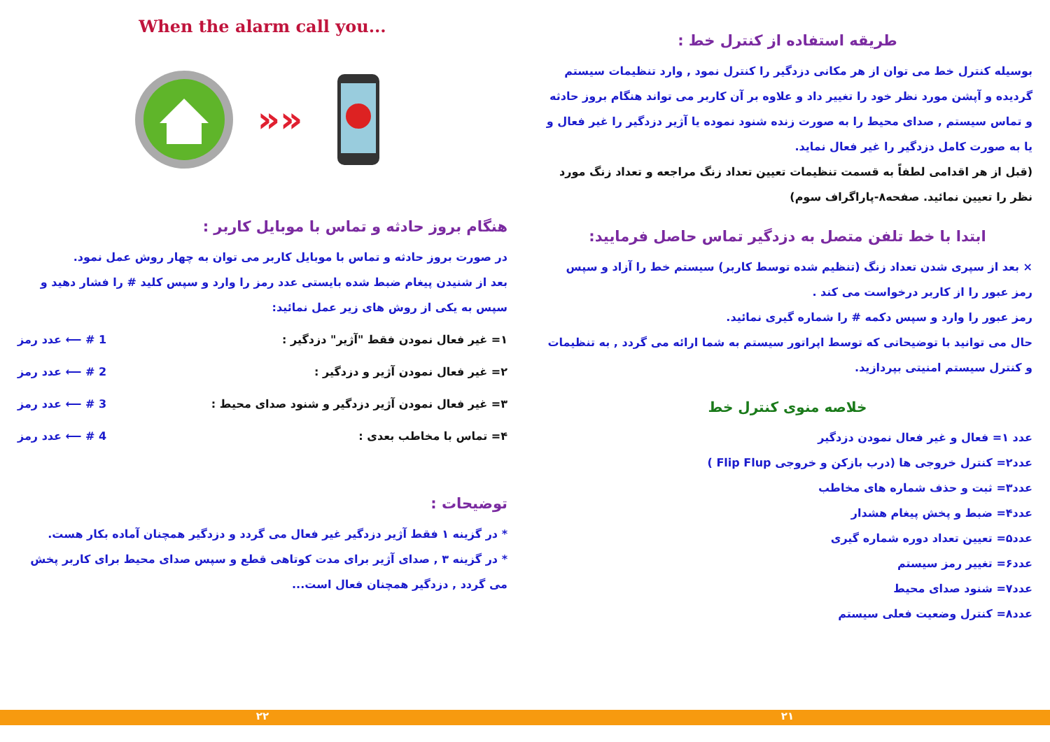طریقه استفاده از کنترل خط :
بوسیله کنترل خط می توان از هر مکانی دزدگیر را کنترل نمود , وارد تنظیمات سیستم گردیده و آپشن مورد نظر خود را تغییر داد و علاوه بر آن کاربر می تواند هنگام بروز حادثه و تماس سیستم , صدای محیط را به صورت زنده شنود نموده یا آژیر دزدگیر را غیر فعال و یا به صورت کامل دزدگیر را غیر فعال نماید.
(قبل از هر اقدامی لطفاً به قسمت تنظیمات تعیین تعداد زنگ مراجعه و تعداد زنگ مورد نظر را تعیین نمائید. صفحه۸-پاراگراف سوم)
ابتدا با خط تلفن متصل به دزدگیر تماس حاصل فرمایید:
× بعد از سپری شدن تعداد زنگ (تنظیم شده توسط کاربر) سیستم خط را آزاد و سپس رمز عبور را از کاربر درخواست می کند .
رمز عبور را وارد و سپس دکمه # را شماره گیری نمائید.
حال می توانید با توضیحاتی که توسط اپراتور سیستم به شما ارائه می گردد , به تنظیمات و کنترل سیستم امنیتی بپردازید.
خلاصه منوی کنترل خط
عدد ۱= فعال و غیر فعال نمودن دزدگیر
عدد۲= کنترل خروجی ها (درب بازکن و خروجی Flip Flup )
عدد۳= ثبت و حذف شماره های مخاطب
عدد۴= ضبط و پخش پیغام هشدار
عدد۵= تعیین تعداد دوره شماره گیری
عدد۶= تغییر رمز سیستم
عدد۷= شنود صدای محیط
عدد۸= کنترل وضعیت فعلی سیستم
When the alarm call you...
»»
هنگام بروز حادثه و تماس با موبایل کاربر :
در صورت بروز حادثه و تماس با موبایل کاربر می توان به چهار روش عمل نمود.
بعد از شنیدن پیغام ضبط شده بایستی عدد رمز را وارد و سپس کلید # را فشار دهید و سپس به یکی از روش های زیر عمل نمائید:
۱= غیر فعال نمودن فقط "آژیر" دزدگیر : 1 # ⟵ عدد رمز
۲= غیر فعال نمودن آژیر و دزدگیر : 2 # ⟵ عدد رمز
۳= غیر فعال نمودن آژیر دزدگیر و شنود صدای محیط : 3 # ⟵ عدد رمز
۴= تماس با مخاطب بعدی : 4 # ⟵ عدد رمز
توضیحات :
* در گزینه ۱ فقط آژیر دزدگیر غیر فعال می گردد و دزدگیر همچنان آماده بکار هست.
* در گزینه ۳ , صدای آژیر برای مدت کوتاهی قطع و سپس صدای محیط برای کاربر پخش می گردد , دزدگیر همچنان فعال است...
۲۲ ۲۱